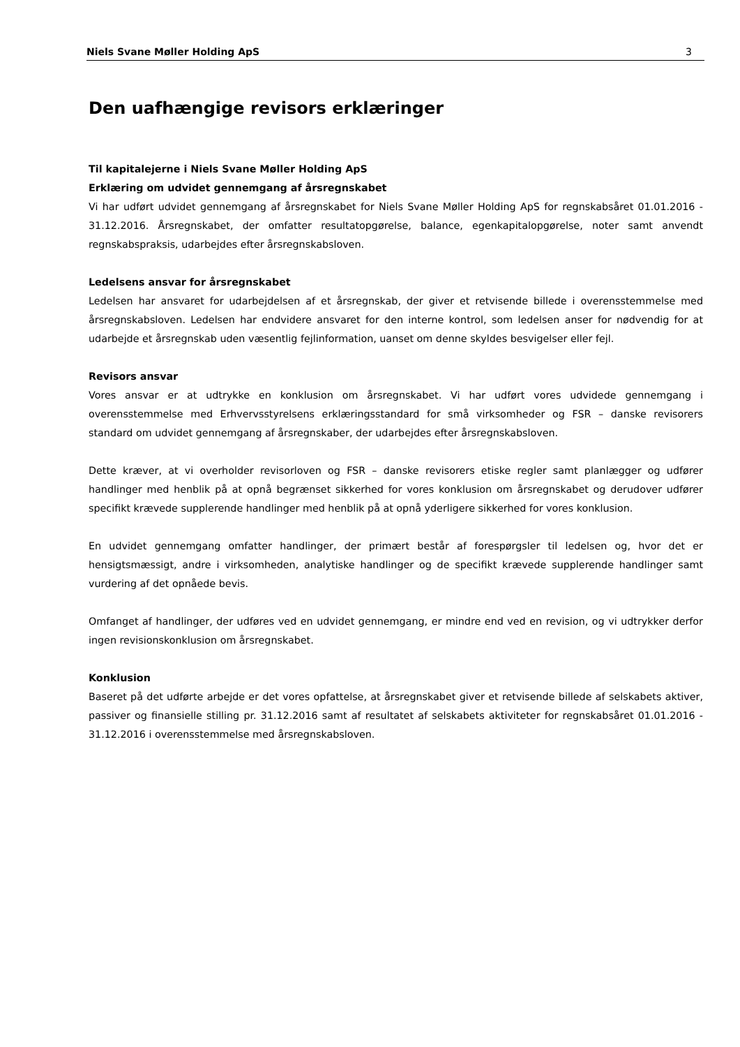Niels Svane Møller Holding ApS 3
Den uafhængige revisors erklæringer
Til kapitalejerne i Niels Svane Møller Holding ApS
Erklæring om udvidet gennemgang af årsregnskabet
Vi har udført udvidet gennemgang af årsregnskabet for Niels Svane Møller Holding ApS for regnskabsåret 01.01.2016 - 31.12.2016. Årsregnskabet, der omfatter resultatopgørelse, balance, egenkapitalopgørelse, noter samt anvendt regnskabspraksis, udarbejdes efter årsregnskabsloven.
Ledelsens ansvar for årsregnskabet
Ledelsen har ansvaret for udarbejdelsen af et årsregnskab, der giver et retvisende billede i overensstemmelse med årsregnskabsloven. Ledelsen har endvidere ansvaret for den interne kontrol, som ledelsen anser for nødvendig for at udarbejde et årsregnskab uden væsentlig fejlinformation, uanset om denne skyldes besvigelser eller fejl.
Revisors ansvar
Vores ansvar er at udtrykke en konklusion om årsregnskabet. Vi har udført vores udvidede gennemgang i overensstemmelse med Erhvervsstyrelsens erklæringsstandard for små virksomheder og FSR – danske revisorers standard om udvidet gennemgang af årsregnskaber, der udarbejdes efter årsregnskabsloven.
Dette kræver, at vi overholder revisorloven og FSR – danske revisorers etiske regler samt planlægger og udfører handlinger med henblik på at opnå begrænset sikkerhed for vores konklusion om årsregnskabet og derudover udfører specifikt krævede supplerende handlinger med henblik på at opnå yderligere sikkerhed for vores konklusion.
En udvidet gennemgang omfatter handlinger, der primært består af forespørgsler til ledelsen og, hvor det er hensigtsmæssigt, andre i virksomheden, analytiske handlinger og de specifikt krævede supplerende handlinger samt vurdering af det opnåede bevis.
Omfanget af handlinger, der udføres ved en udvidet gennemgang, er mindre end ved en revision, og vi udtrykker derfor ingen revisionskonklusion om årsregnskabet.
Konklusion
Baseret på det udførte arbejde er det vores opfattelse, at årsregnskabet giver et retvisende billede af selskabets aktiver, passiver og finansielle stilling pr. 31.12.2016 samt af resultatet af selskabets aktiviteter for regnskabsåret 01.01.2016 - 31.12.2016 i overensstemmelse med årsregnskabsloven.